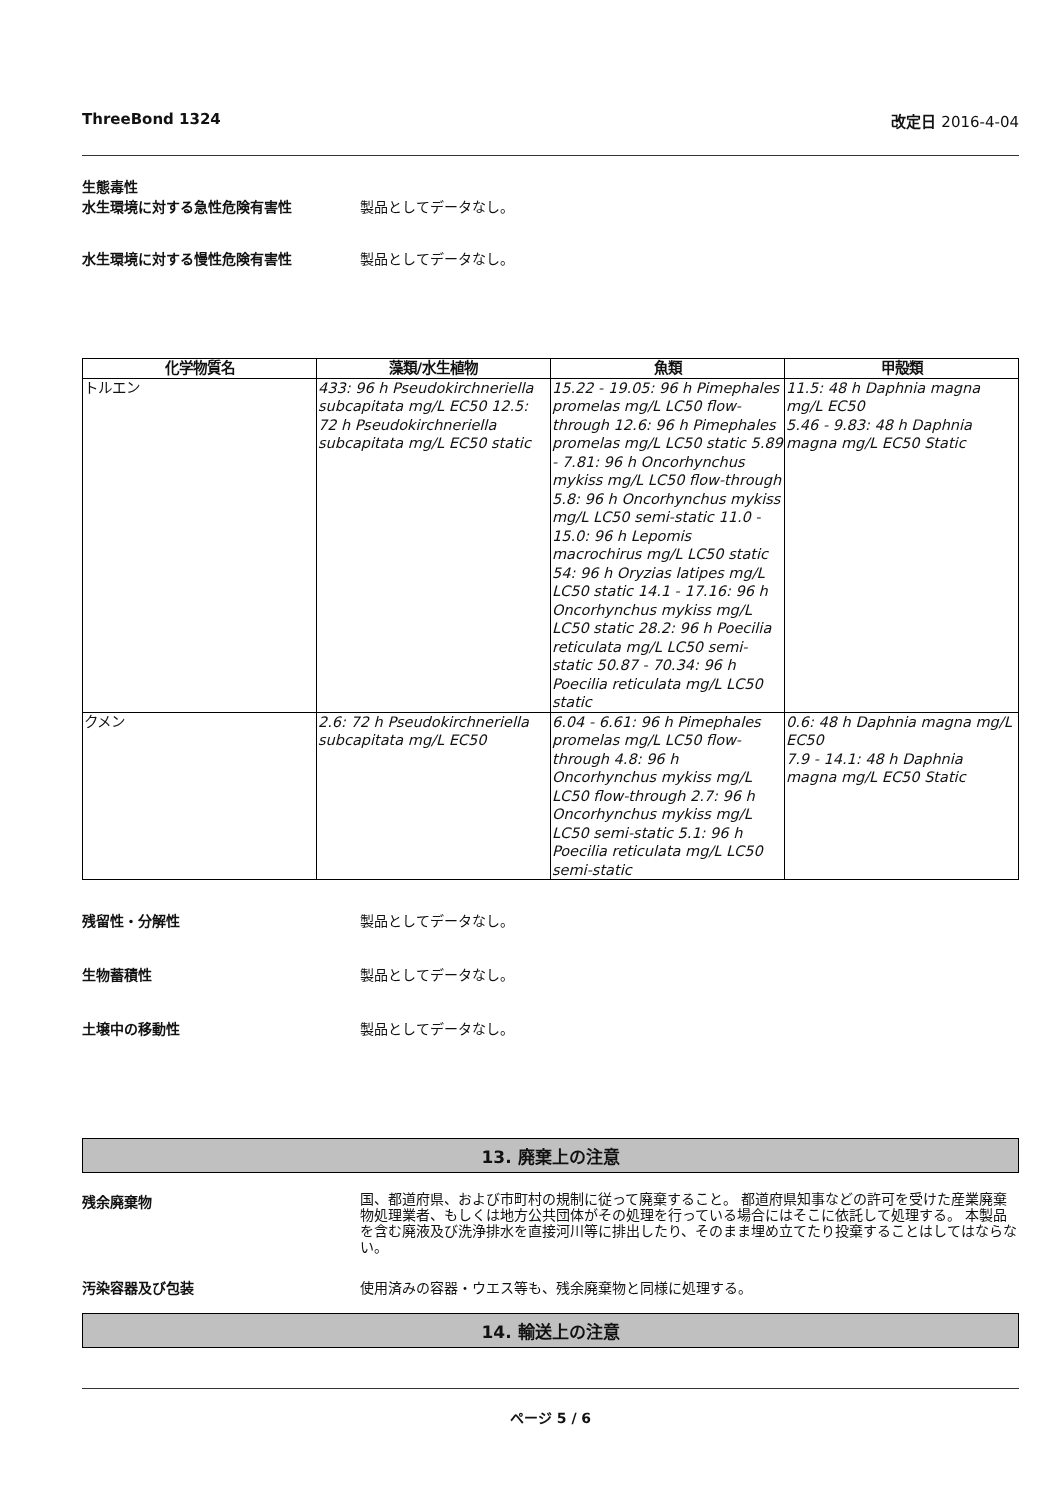ThreeBond 1324 改定日 2016-4-04
生態毒性
水生環境に対する急性危険有害性 製品としてデータなし。
水生環境に対する慢性危険有害性 製品としてデータなし。
| 化学物質名 | 藻類/水生植物 | 魚類 | 甲殻類 |
| --- | --- | --- | --- |
| トルエン | 433: 96 h Pseudokirchneriella subcapitata mg/L EC50 12.5: 72 h Pseudokirchneriella subcapitata mg/L EC50 static | 15.22 - 19.05: 96 h Pimephales promelas mg/L LC50 flow-through 12.6: 96 h Pimephales promelas mg/L LC50 static 5.89 - 7.81: 96 h Oncorhynchus mykiss mg/L LC50 flow-through 5.8: 96 h Oncorhynchus mykiss mg/L LC50 semi-static 11.0 - 15.0: 96 h Lepomis macrochirus mg/L LC50 static 54: 96 h Oryzias latipes mg/L LC50 static 14.1 - 17.16: 96 h Oncorhynchus mykiss mg/L LC50 static 28.2: 96 h Poecilia reticulata mg/L LC50 semi-static 50.87 - 70.34: 96 h Poecilia reticulata mg/L LC50 static | 11.5: 48 h Daphnia magna mg/L EC50 5.46 - 9.83: 48 h Daphnia magna mg/L EC50 Static |
| クメン | 2.6: 72 h Pseudokirchneriella subcapitata mg/L EC50 | 6.04 - 6.61: 96 h Pimephales promelas mg/L LC50 flow-through 4.8: 96 h Oncorhynchus mykiss mg/L LC50 flow-through 2.7: 96 h Oncorhynchus mykiss mg/L LC50 semi-static 5.1: 96 h Poecilia reticulata mg/L LC50 semi-static | 0.6: 48 h Daphnia magna mg/L EC50 7.9 - 14.1: 48 h Daphnia magna mg/L EC50 Static |
残留性・分解性 製品としてデータなし。
生物蓄積性 製品としてデータなし。
土壌中の移動性 製品としてデータなし。
13. 廃棄上の注意
残余廃棄物
国、都道府県、および市町村の規制に従って廃棄すること。 都道府県知事などの許可を受けた産業廃棄物処理業者、もしくは地方公共団体がその処理を行っている場合にはそこに依託して処理する。 本製品を含む廃液及び洗浄排水を直接河川等に排出したり、そのまま埋め立てたり投棄することはしてはならない。
汚染容器及び包装 使用済みの容器・ウエス等も、残余廃棄物と同様に処理する。
14. 輸送上の注意
ページ 5 / 6